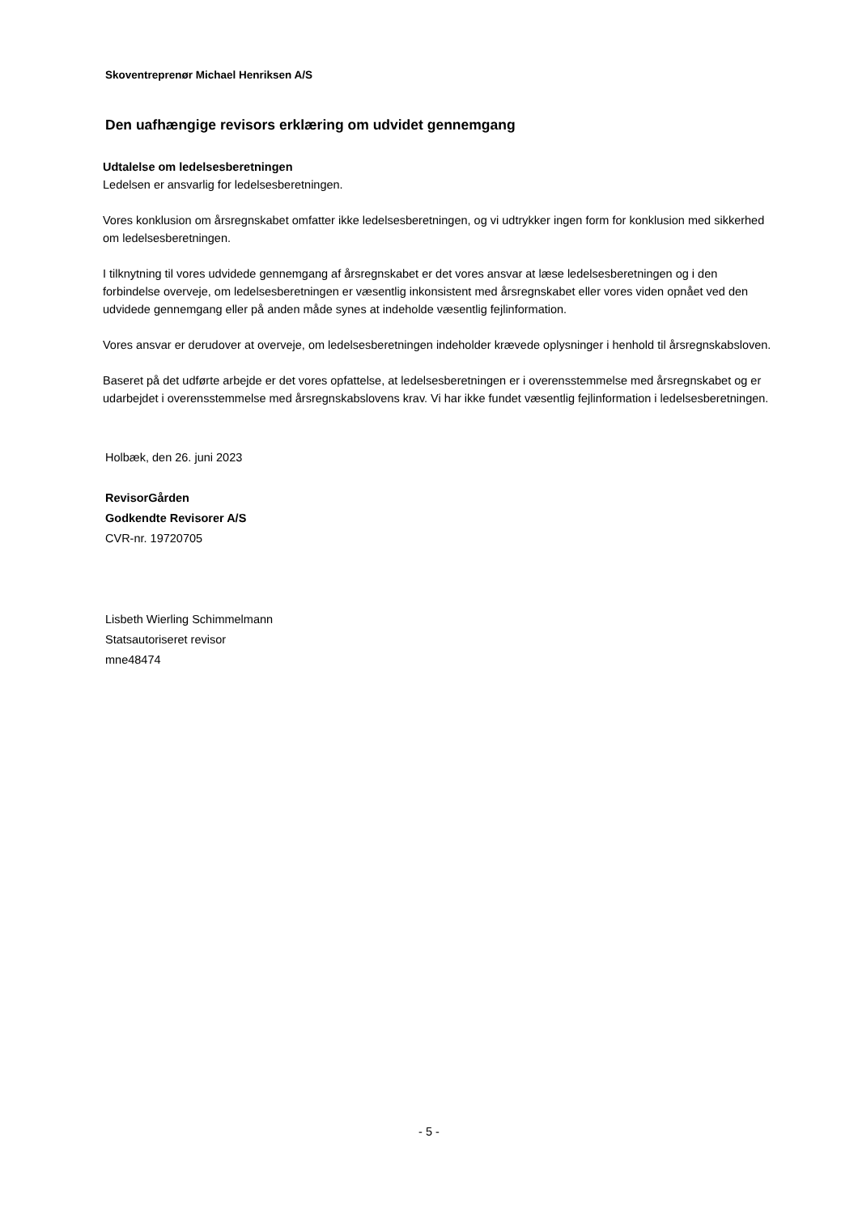Skoventreprenør Michael Henriksen A/S
Den uafhængige revisors erklæring om udvidet gennemgang
Udtalelse om ledelsesberetningen
Ledelsen er ansvarlig for ledelsesberetningen.
Vores konklusion om årsregnskabet omfatter ikke ledelsesberetningen, og vi udtrykker ingen form for konklusion med sikkerhed om ledelsesberetningen.
I tilknytning til vores udvidede gennemgang af årsregnskabet er det vores ansvar at læse ledelsesberetningen og i den forbindelse overveje, om ledelsesberetningen er væsentlig inkonsistent med årsregnskabet eller vores viden opnået ved den udvidede gennemgang eller på anden måde synes at indeholde væsentlig fejlinformation.
Vores ansvar er derudover at overveje, om ledelsesberetningen indeholder krævede oplysninger i henhold til årsregnskabsloven.
Baseret på det udførte arbejde er det vores opfattelse, at ledelsesberetningen er i overensstemmelse med årsregnskabet og er udarbejdet i overensstemmelse med årsregnskabslovens krav. Vi har ikke fundet væsentlig fejlinformation i ledelsesberetningen.
Holbæk, den 26. juni 2023
RevisorGården
Godkendte Revisorer A/S
CVR-nr. 19720705
Lisbeth Wierling Schimmelmann
Statsautoriseret revisor
mne48474
- 5 -